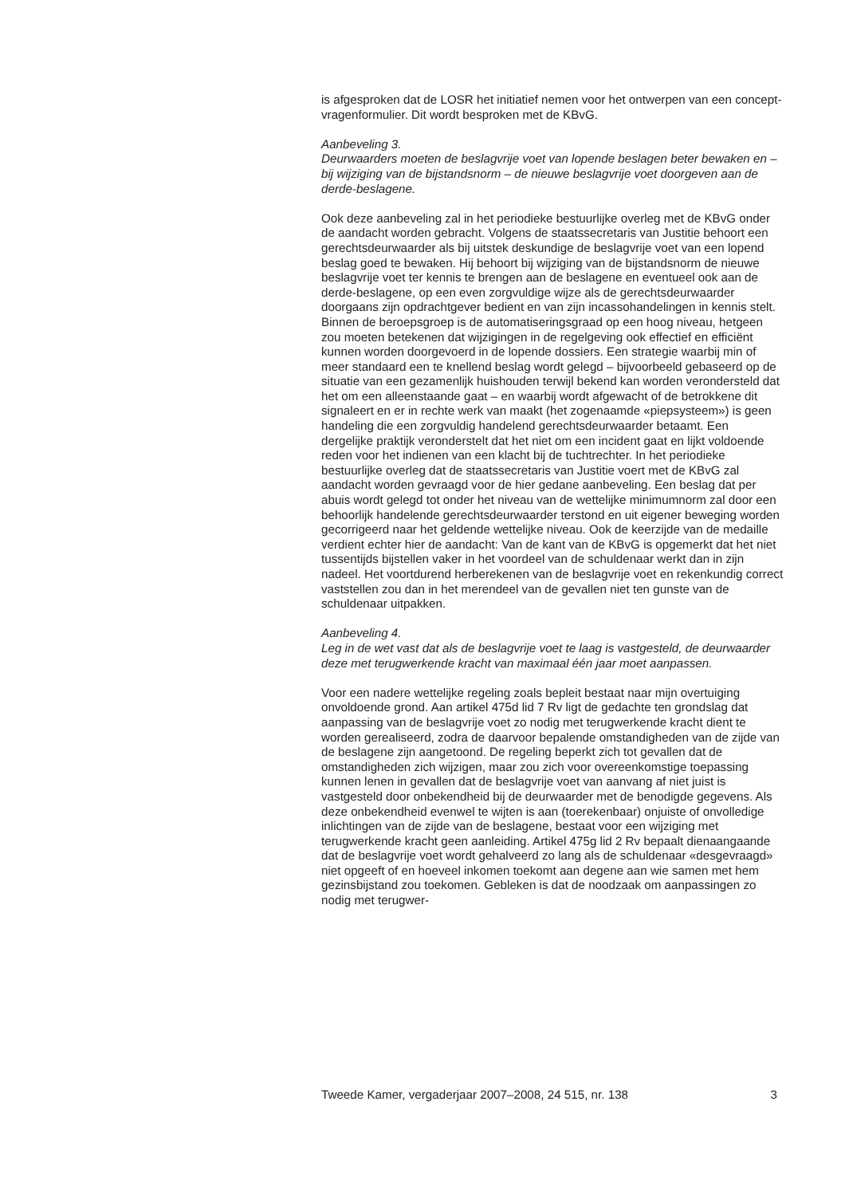is afgesproken dat de LOSR het initiatief nemen voor het ontwerpen van een concept-vragenformulier. Dit wordt besproken met de KBvG.
Aanbeveling 3.
Deurwaarders moeten de beslagvrije voet van lopende beslagen beter bewaken en – bij wijziging van de bijstandsnorm – de nieuwe beslagvrije voet doorgeven aan de derde-beslagene.
Ook deze aanbeveling zal in het periodieke bestuurlijke overleg met de KBvG onder de aandacht worden gebracht. Volgens de staatssecretaris van Justitie behoort een gerechtsdeurwaarder als bij uitstek deskundige de beslagvrije voet van een lopend beslag goed te bewaken. Hij behoort bij wijziging van de bijstandsnorm de nieuwe beslagvrije voet ter kennis te brengen aan de beslagene en eventueel ook aan de derde-beslagene, op een even zorgvuldige wijze als de gerechtsdeurwaarder doorgaans zijn opdrachtgever bedient en van zijn incassohandelingen in kennis stelt. Binnen de beroepsgroep is de automatiseringsgraad op een hoog niveau, hetgeen zou moeten betekenen dat wijzigingen in de regelgeving ook effectief en efficiënt kunnen worden doorgevoerd in de lopende dossiers. Een strategie waarbij min of meer standaard een te knellend beslag wordt gelegd – bijvoorbeeld gebaseerd op de situatie van een gezamenlijk huishouden terwijl bekend kan worden verondersteld dat het om een alleenstaande gaat – en waarbij wordt afgewacht of de betrokkene dit signaleert en er in rechte werk van maakt (het zogenaamde «piepsysteem») is geen handeling die een zorgvuldig handelend gerechtsdeurwaarder betaamt. Een dergelijke praktijk veronderstelt dat het niet om een incident gaat en lijkt voldoende reden voor het indienen van een klacht bij de tuchtrechter. In het periodieke bestuurlijke overleg dat de staatssecretaris van Justitie voert met de KBvG zal aandacht worden gevraagd voor de hier gedane aanbeveling. Een beslag dat per abuis wordt gelegd tot onder het niveau van de wettelijke minimumnorm zal door een behoorlijk handelende gerechtsdeurwaarder terstond en uit eigener beweging worden gecorrigeerd naar het geldende wettelijke niveau. Ook de keerzijde van de medaille verdient echter hier de aandacht: Van de kant van de KBvG is opgemerkt dat het niet tussentijds bijstellen vaker in het voordeel van de schuldenaar werkt dan in zijn nadeel. Het voortdurend herberekenen van de beslagvrije voet en rekenkundig correct vaststellen zou dan in het merendeel van de gevallen niet ten gunste van de schuldenaar uitpakken.
Aanbeveling 4.
Leg in de wet vast dat als de beslagvrije voet te laag is vastgesteld, de deurwaarder deze met terugwerkende kracht van maximaal één jaar moet aanpassen.
Voor een nadere wettelijke regeling zoals bepleit bestaat naar mijn overtuiging onvoldoende grond. Aan artikel 475d lid 7 Rv ligt de gedachte ten grondslag dat aanpassing van de beslagvrije voet zo nodig met terugwerkende kracht dient te worden gerealiseerd, zodra de daarvoor bepalende omstandigheden van de zijde van de beslagene zijn aangetoond. De regeling beperkt zich tot gevallen dat de omstandigheden zich wijzigen, maar zou zich voor overeenkomstige toepassing kunnen lenen in gevallen dat de beslagvrije voet van aanvang af niet juist is vastgesteld door onbekendheid bij de deurwaarder met de benodigde gegevens. Als deze onbekendheid evenwel te wijten is aan (toerekenbaar) onjuiste of onvolledige inlichtingen van de zijde van de beslagene, bestaat voor een wijziging met terugwerkende kracht geen aanleiding. Artikel 475g lid 2 Rv bepaalt dienaangaande dat de beslagvrije voet wordt gehalveerd zo lang als de schuldenaar «desgevraagd» niet opgeeft of en hoeveel inkomen toekomt aan degene aan wie samen met hem gezinsbijstand zou toekomen. Gebleken is dat de noodzaak om aanpassingen zo nodig met terugwer-
Tweede Kamer, vergaderjaar 2007–2008, 24 515, nr. 138 3